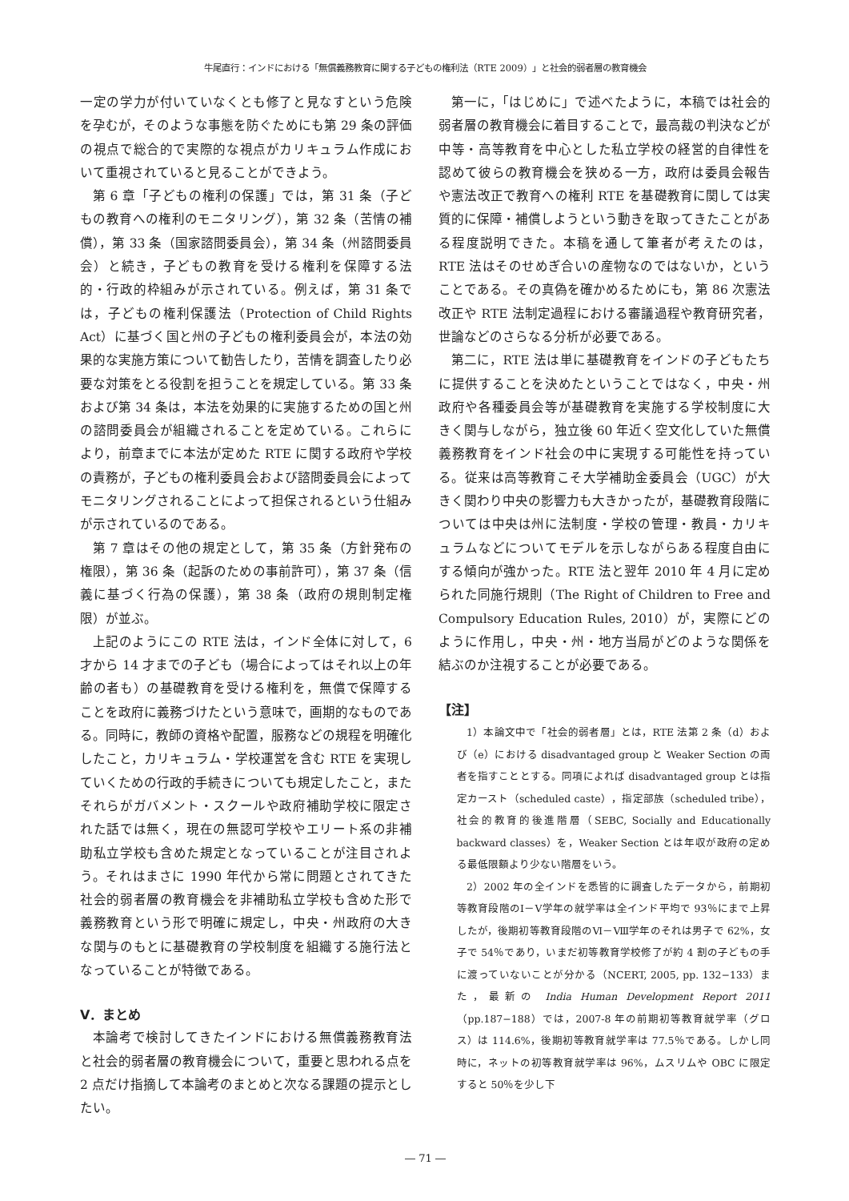牛尾直行：インドにおける「無償義務教育に関する子どもの権利法（RTE 2009）」と社会的弱者層の教育機会
一定の学力が付いていなくとも修了と見なすという危険を孕むが，そのような事態を防ぐためにも第 29 条の評価の視点で総合的で実際的な視点がカリキュラム作成において重視されていると見ることができよう。
第 6 章「子どもの権利の保護」では，第 31 条（子どもの教育への権利のモニタリング），第 32 条（苦情の補償），第 33 条（国家諮問委員会），第 34 条（州諮問委員会）と続き，子どもの教育を受ける権利を保障する法的・行政的枠組みが示されている。例えば，第 31 条では，子どもの権利保護法（Protection of Child Rights Act）に基づく国と州の子どもの権利委員会が，本法の効果的な実施方策について勧告したり，苦情を調査したり必要な対策をとる役割を担うことを規定している。第 33 条および第 34 条は，本法を効果的に実施するための国と州の諮問委員会が組織されることを定めている。これらにより，前章までに本法が定めた RTE に関する政府や学校の責務が，子どもの権利委員会および諮問委員会によってモニタリングされることによって担保されるという仕組みが示されているのである。
第 7 章はその他の規定として，第 35 条（方針発布の権限），第 36 条（起訴のための事前許可），第 37 条（信義に基づく行為の保護），第 38 条（政府の規則制定権限）が並ぶ。
上記のようにこの RTE 法は，インド全体に対して，6 才から 14 才までの子ども（場合によってはそれ以上の年齢の者も）の基礎教育を受ける権利を，無償で保障することを政府に義務づけたという意味で，画期的なものである。同時に，教師の資格や配置，服務などの規程を明確化したこと，カリキュラム・学校運営を含む RTE を実現していくための行政的手続きについても規定したこと，またそれらがガバメント・スクールや政府補助学校に限定された話では無く，現在の無認可学校やエリート系の非補助私立学校も含めた規定となっていることが注目されよう。それはまさに 1990 年代から常に問題とされてきた社会的弱者層の教育機会を非補助私立学校も含めた形で義務教育という形で明確に規定し，中央・州政府の大きな関与のもとに基礎教育の学校制度を組織する施行法となっていることが特徴である。
Ⅴ．まとめ
本論考で検討してきたインドにおける無償義務教育法と社会的弱者層の教育機会について，重要と思われる点を 2 点だけ指摘して本論考のまとめと次なる課題の提示としたい。
第一に，「はじめに」で述べたように，本稿では社会的弱者層の教育機会に着目することで，最高裁の判決などが中等・高等教育を中心とした私立学校の経営的自律性を認めて彼らの教育機会を狭める一方，政府は委員会報告や憲法改正で教育への権利 RTE を基礎教育に関しては実質的に保障・補償しようという動きを取ってきたことがある程度説明できた。本稿を通して筆者が考えたのは，RTE 法はそのせめぎ合いの産物なのではないか，ということである。その真偽を確かめるためにも，第 86 次憲法改正や RTE 法制定過程における審議過程や教育研究者，世論などのさらなる分析が必要である。
第二に，RTE 法は単に基礎教育をインドの子どもたちに提供することを決めたということではなく，中央・州政府や各種委員会等が基礎教育を実施する学校制度に大きく関与しながら，独立後 60 年近く空文化していた無償義務教育をインド社会の中に実現する可能性を持っている。従来は高等教育こそ大学補助金委員会（UGC）が大きく関わり中央の影響力も大きかったが，基礎教育段階については中央は州に法制度・学校の管理・教員・カリキュラムなどについてモデルを示しながらある程度自由にする傾向が強かった。RTE 法と翌年 2010 年 4 月に定められた同施行規則（The Right of Children to Free and Compulsory Education Rules, 2010）が，実際にどのように作用し，中央・州・地方当局がどのような関係を結ぶのか注視することが必要である。
【注】
1）本論文中で「社会的弱者層」とは，RTE 法第 2 条（d）および（e）における disadvantaged group と Weaker Section の両者を指すこととする。同項によれば disadvantaged group とは指定カースト（scheduled caste），指定部族（scheduled tribe），社会的教育的後進階層（SEBC, Socially and Educationally backward classes）を，Weaker Section とは年収が政府の定める最低限額より少ない階層をいう。
2）2002 年の全インドを悉皆的に調査したデータから，前期初等教育段階のⅠ－Ⅴ学年の就学率は全インド平均で 93％にまで上昇したが，後期初等教育段階のⅥ－Ⅷ学年のそれは男子で 62%，女子で 54％であり，いまだ初等教育学校修了が約 4 割の子どもの手に渡っていないことが分かる（NCERT, 2005, pp. 132−133）また，最新の India Human Development Report 2011（pp.187−188）では，2007-8 年の前期初等教育就学率（グロス）は 114.6%，後期初等教育就学率は 77.5％である。しかし同時に，ネットの初等教育就学率は 96%，ムスリムや OBC に限定すると 50％を少し下
― 71 ―